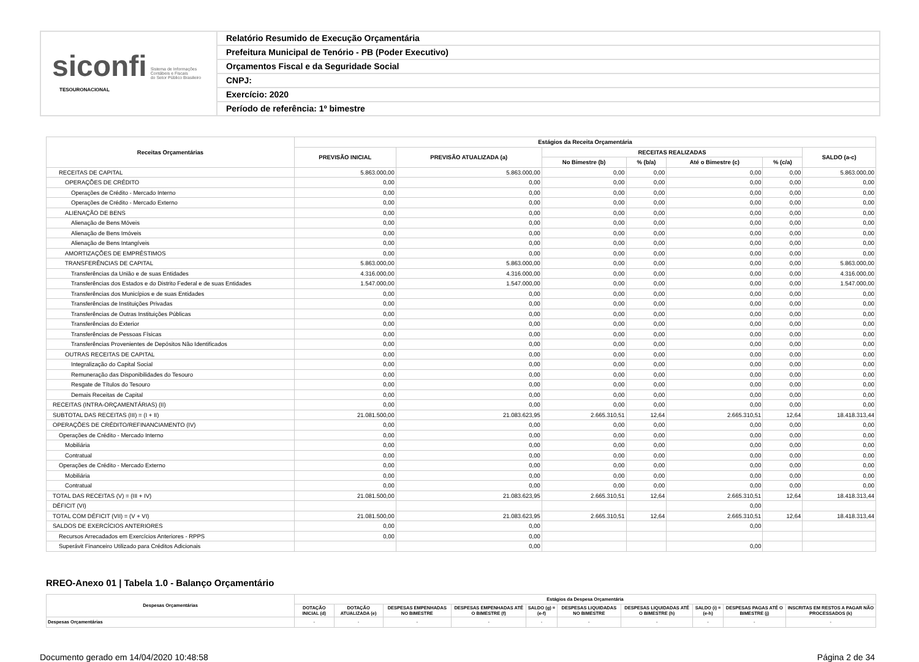siconfi Sistema de Informações
Contábeis e Fiscais
do Setor Público Brasileiro
TESOURONACIONAL
Relatório Resumido de Execução Orçamentária
Prefeitura Municipal de Tenório - PB (Poder Executivo)
Orçamentos Fiscal e da Seguridade Social
CNPJ:
Exercício: 2020
Período de referência: 1º bimestre
| Receitas Orçamentárias | Estágios da Receita Orçamentária | | | | | | |
| --- | --- | --- | --- | --- | --- | --- | --- |
| | PREVISÃO INICIAL | PREVISÃO ATUALIZADA (a) | RECEITAS REALIZADAS | | | | SALDO (a-c) |
| | | | No Bimestre (b) | % (b/a) | Até o Bimestre (c) | % (c/a) | |
| RECEITAS DE CAPITAL | 5.863.000,00 | 5.863.000,00 | 0,00 | 0,00 | 0,00 | 0,00 | 5.863.000,00 |
| OPERAÇÕES DE CRÉDITO | 0,00 | 0,00 | 0,00 | 0,00 | 0,00 | 0,00 | 0,00 |
| Operações de Crédito - Mercado Interno | 0,00 | 0,00 | 0,00 | 0,00 | 0,00 | 0,00 | 0,00 |
| Operações de Crédito - Mercado Externo | 0,00 | 0,00 | 0,00 | 0,00 | 0,00 | 0,00 | 0,00 |
| ALIENAÇÃO DE BENS | 0,00 | 0,00 | 0,00 | 0,00 | 0,00 | 0,00 | 0,00 |
| Alienação de Bens Móveis | 0,00 | 0,00 | 0,00 | 0,00 | 0,00 | 0,00 | 0,00 |
| Alienação de Bens Imóveis | 0,00 | 0,00 | 0,00 | 0,00 | 0,00 | 0,00 | 0,00 |
| Alienação de Bens Intangíveis | 0,00 | 0,00 | 0,00 | 0,00 | 0,00 | 0,00 | 0,00 |
| AMORTIZAÇÕES DE EMPRÉSTIMOS | 0,00 | 0,00 | 0,00 | 0,00 | 0,00 | 0,00 | 0,00 |
| TRANSFERÊNCIAS DE CAPITAL | 5.863.000,00 | 5.863.000,00 | 0,00 | 0,00 | 0,00 | 0,00 | 5.863.000,00 |
| Transferências da União e de suas Entidades | 4.316.000,00 | 4.316.000,00 | 0,00 | 0,00 | 0,00 | 0,00 | 4.316.000,00 |
| Transferências dos Estados e do Distrito Federal e de suas Entidades | 1.547.000,00 | 1.547.000,00 | 0,00 | 0,00 | 0,00 | 0,00 | 1.547.000,00 |
| Transferências dos Municípios e de suas Entidades | 0,00 | 0,00 | 0,00 | 0,00 | 0,00 | 0,00 | 0,00 |
| Transferências de Instituições Privadas | 0,00 | 0,00 | 0,00 | 0,00 | 0,00 | 0,00 | 0,00 |
| Transferências de Outras Instituições Públicas | 0,00 | 0,00 | 0,00 | 0,00 | 0,00 | 0,00 | 0,00 |
| Transferências do Exterior | 0,00 | 0,00 | 0,00 | 0,00 | 0,00 | 0,00 | 0,00 |
| Transferências de Pessoas Físicas | 0,00 | 0,00 | 0,00 | 0,00 | 0,00 | 0,00 | 0,00 |
| Transferências Provenientes de Depósitos Não Identificados | 0,00 | 0,00 | 0,00 | 0,00 | 0,00 | 0,00 | 0,00 |
| OUTRAS RECEITAS DE CAPITAL | 0,00 | 0,00 | 0,00 | 0,00 | 0,00 | 0,00 | 0,00 |
| Integralização do Capital Social | 0,00 | 0,00 | 0,00 | 0,00 | 0,00 | 0,00 | 0,00 |
| Remuneração das Disponibilidades do Tesouro | 0,00 | 0,00 | 0,00 | 0,00 | 0,00 | 0,00 | 0,00 |
| Resgate de Títulos do Tesouro | 0,00 | 0,00 | 0,00 | 0,00 | 0,00 | 0,00 | 0,00 |
| Demais Receitas de Capital | 0,00 | 0,00 | 0,00 | 0,00 | 0,00 | 0,00 | 0,00 |
| RECEITAS (INTRA-ORÇAMENTÁRIAS) (II) | 0,00 | 0,00 | 0,00 | 0,00 | 0,00 | 0,00 | 0,00 |
| SUBTOTAL DAS RECEITAS (III) = (I + II) | 21.081.500,00 | 21.083.623,95 | 2.665.310,51 | 12,64 | 2.665.310,51 | 12,64 | 18.418.313,44 |
| OPERAÇÕES DE CRÉDITO/REFINANCIAMENTO (IV) | 0,00 | 0,00 | 0,00 | 0,00 | 0,00 | 0,00 | 0,00 |
| Operações de Crédito - Mercado Interno | 0,00 | 0,00 | 0,00 | 0,00 | 0,00 | 0,00 | 0,00 |
| Mobiliária | 0,00 | 0,00 | 0,00 | 0,00 | 0,00 | 0,00 | 0,00 |
| Contratual | 0,00 | 0,00 | 0,00 | 0,00 | 0,00 | 0,00 | 0,00 |
| Operações de Crédito - Mercado Externo | 0,00 | 0,00 | 0,00 | 0,00 | 0,00 | 0,00 | 0,00 |
| Mobiliária | 0,00 | 0,00 | 0,00 | 0,00 | 0,00 | 0,00 | 0,00 |
| Contratual | 0,00 | 0,00 | 0,00 | 0,00 | 0,00 | 0,00 | 0,00 |
| TOTAL DAS RECEITAS (V) = (III + IV) | 21.081.500,00 | 21.083.623,95 | 2.665.310,51 | 12,64 | 2.665.310,51 | 12,64 | 18.418.313,44 |
| DÉFICIT (VI) | | | | | 0,00 | | |
| TOTAL COM DÉFICIT (VII) = (V + VI) | 21.081.500,00 | 21.083.623,95 | 2.665.310,51 | 12,64 | 2.665.310,51 | 12,64 | 18.418.313,44 |
| SALDOS DE EXERCÍCIOS ANTERIORES | 0,00 | 0,00 | | | 0,00 | | |
| Recursos Arrecadados em Exercícios Anteriores - RPPS | 0,00 | 0,00 | | | | | |
| Superávit Financeiro Utilizado para Créditos Adicionais | | 0,00 | | | 0,00 | | |
RREO-Anexo 01 | Tabela 1.0 - Balanço Orçamentário
| Despesas Orçamentárias | Estágios da Despesa Orçamentária | | | | | | | | | |
| --- | --- | --- | --- | --- | --- | --- | --- | --- | --- | --- |
| | DOTAÇÃO INICIAL (d) | DOTAÇÃO ATUALIZADA (e) | DESPESAS EMPENHADAS NO BIMESTRE | DESPESAS EMPENHADAS ATÉ O BIMESTRE (f) | SALDO (g) = (e-f) | DESPESAS LIQUIDADAS NO BIMESTRE | DESPESAS LIQUIDADAS ATÉ O BIMESTRE (h) | SALDO (i) = (e-h) | DESPESAS PAGAS ATÉ O BIMESTRE (j) | INSCRITAS EM RESTOS A PAGAR NÃO PROCESSADOS (k) |
| Despesas Orçamentárias | - | - | - | - | - | - | - | - | - | - |
Documento gerado em 14/04/2020 10:48:58 Página 2 de 34